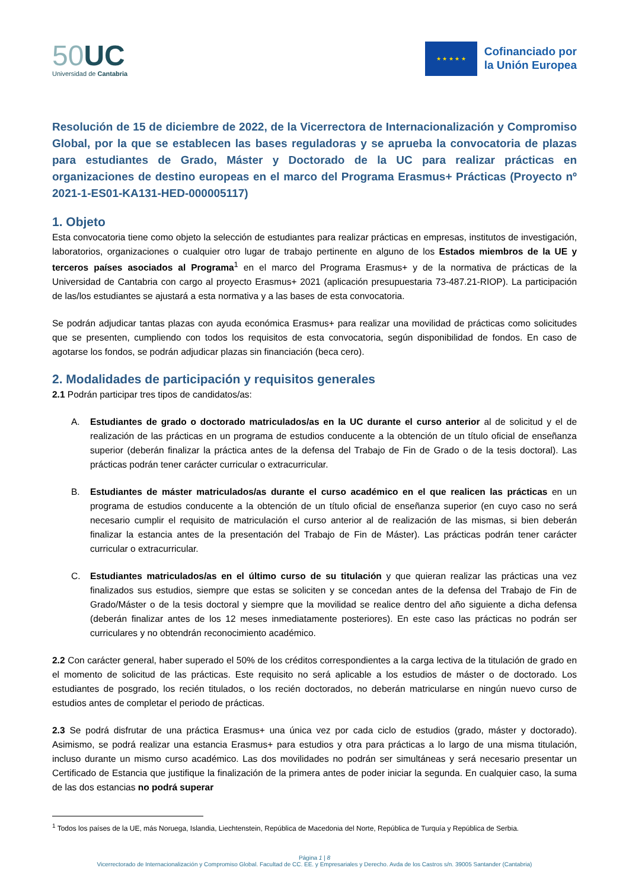50 UC
Universidad de Cantabria
★ ★ ★ ★ ★
Cofinanciado por
la Unión Europea
Resolución de 15 de diciembre de 2022, de la Vicerrectora de Internacionalización y Compromiso Global, por la que se establecen las bases reguladoras y se aprueba la convocatoria de plazas para estudiantes de Grado, Máster y Doctorado de la UC para realizar prácticas en organizaciones de destino europeas en el marco del Programa Erasmus+ Prácticas (Proyecto nº 2021-1-ES01-KA131-HED-000005117)
1. Objeto
Esta convocatoria tiene como objeto la selección de estudiantes para realizar prácticas en empresas, institutos de investigación, laboratorios, organizaciones o cualquier otro lugar de trabajo pertinente en alguno de los Estados miembros de la UE y terceros países asociados al Programa<sup>1</sup> en el marco del Programa Erasmus+ y de la normativa de prácticas de la Universidad de Cantabria con cargo al proyecto Erasmus+ 2021 (aplicación presupuestaria 73-487.21-RIOP). La participación de las/los estudiantes se ajustará a esta normativa y a las bases de esta convocatoria.
Se podrán adjudicar tantas plazas con ayuda económica Erasmus+ para realizar una movilidad de prácticas como solicitudes que se presenten, cumpliendo con todos los requisitos de esta convocatoria, según disponibilidad de fondos. En caso de agotarse los fondos, se podrán adjudicar plazas sin financiación (beca cero).
2. Modalidades de participación y requisitos generales
2.1 Podrán participar tres tipos de candidatos/as:
A. Estudiantes de grado o doctorado matriculados/as en la UC durante el curso anterior al de solicitud y el de realización de las prácticas en un programa de estudios conducente a la obtención de un título oficial de enseñanza superior (deberán finalizar la práctica antes de la defensa del Trabajo de Fin de Grado o de la tesis doctoral). Las prácticas podrán tener carácter curricular o extracurricular.
B. Estudiantes de máster matriculados/as durante el curso académico en el que realicen las prácticas en un programa de estudios conducente a la obtención de un título oficial de enseñanza superior (en cuyo caso no será necesario cumplir el requisito de matriculación el curso anterior al de realización de las mismas, si bien deberán finalizar la estancia antes de la presentación del Trabajo de Fin de Máster). Las prácticas podrán tener carácter curricular o extracurricular.
C. Estudiantes matriculados/as en el último curso de su titulación y que quieran realizar las prácticas una vez finalizados sus estudios, siempre que estas se soliciten y se concedan antes de la defensa del Trabajo de Fin de Grado/Máster o de la tesis doctoral y siempre que la movilidad se realice dentro del año siguiente a dicha defensa (deberán finalizar antes de los 12 meses inmediatamente posteriores). En este caso las prácticas no podrán ser curriculares y no obtendrán reconocimiento académico.
2.2 Con carácter general, haber superado el 50% de los créditos correspondientes a la carga lectiva de la titulación de grado en el momento de solicitud de las prácticas. Este requisito no será aplicable a los estudios de máster o de doctorado. Los estudiantes de posgrado, los recién titulados, o los recién doctorados, no deberán matricularse en ningún nuevo curso de estudios antes de completar el periodo de prácticas.
2.3 Se podrá disfrutar de una práctica Erasmus+ una única vez por cada ciclo de estudios (grado, máster y doctorado). Asimismo, se podrá realizar una estancia Erasmus+ para estudios y otra para prácticas a lo largo de una misma titulación, incluso durante un mismo curso académico. Las dos movilidades no podrán ser simultáneas y será necesario presentar un Certificado de Estancia que justifique la finalización de la primera antes de poder iniciar la segunda. En cualquier caso, la suma de las dos estancias no podrá superar
<sup>1</sup> Todos los países de la UE, más Noruega, Islandia, Liechtenstein, República de Macedonia del Norte, República de Turquía y República de Serbia.
Página 1 | 8
Vicerrectorado de Internacionalización y Compromiso Global. Facultad de CC. EE. y Empresariales y Derecho. Avda de los Castros s/n. 39005 Santander (Cantabria)